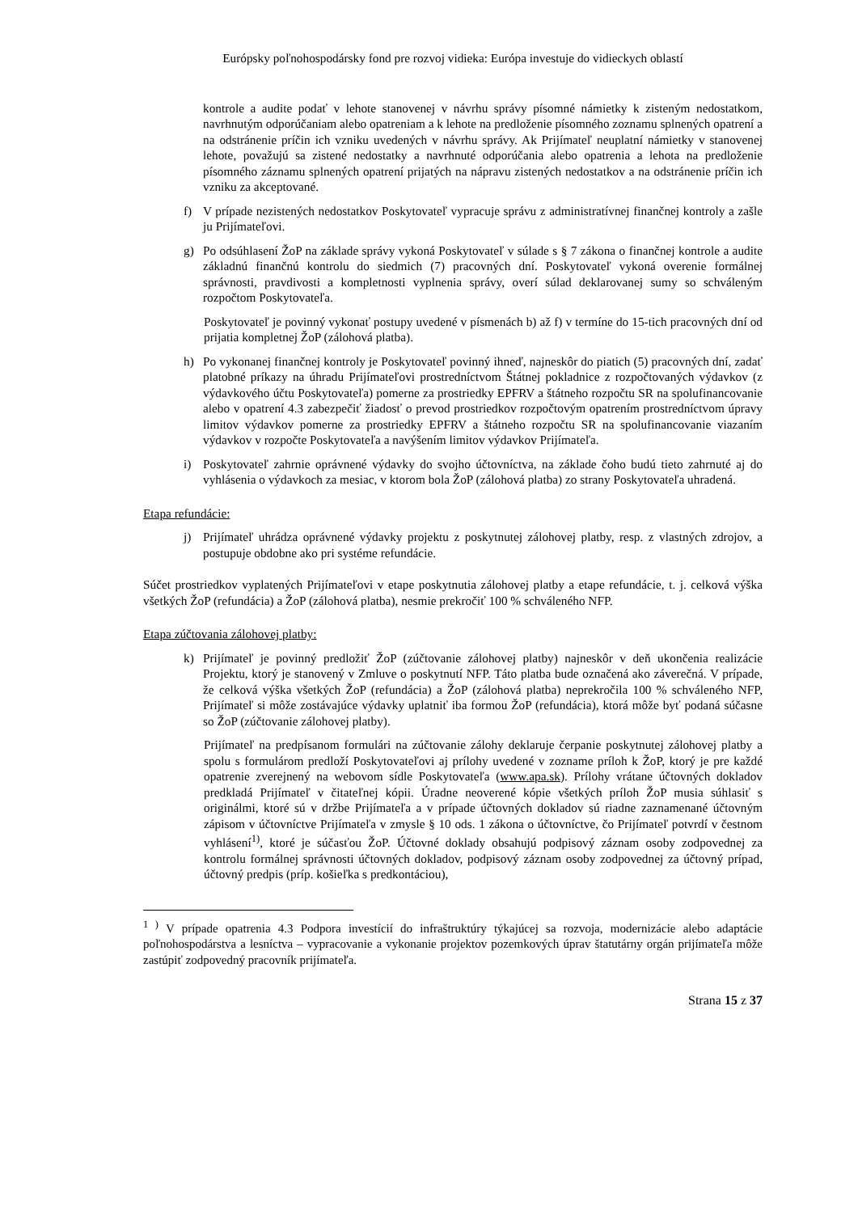Európsky poľnohospodársky fond pre rozvoj vidieka: Európa investuje do vidieckych oblastí
kontrole a audite podať v lehote stanovenej v návrhu správy písomné námietky k zisteným nedostatkom, navrhnutým odporúčaniam alebo opatreniam a k lehote na predloženie písomného zoznamu splnených opatrení a na odstránenie príčin ich vzniku uvedených v návrhu správy. Ak Prijímateľ neuplatní námietky v stanovenej lehote, považujú sa zistené nedostatky a navrhnuté odporúčania alebo opatrenia a lehota na predloženie písomného záznamu splnených opatrení prijatých na nápravu zistených nedostatkov a na odstránenie príčin ich vzniku za akceptované.
f) V prípade nezistených nedostatkov Poskytovateľ vypracuje správu z administratívnej finančnej kontroly a zašle ju Prijímateľovi.
g) Po odsúhlasení ŽoP na základe správy vykoná Poskytovateľ v súlade s § 7 zákona o finančnej kontrole a audite základnú finančnú kontrolu do siedmich (7) pracovných dní. Poskytovateľ vykoná overenie formálnej správnosti, pravdivosti a kompletnosti vyplnenia správy, overí súlad deklarovanej sumy so schváleným rozpočtom Poskytovateľa.
Poskytovateľ je povinný vykonať postupy uvedené v písmenách b) až f) v termíne do 15-tich pracovných dní od prijatia kompletnej ŽoP (zálohová platba).
h) Po vykonanej finančnej kontroly je Poskytovateľ povinný ihneď, najneskôr do piatich (5) pracovných dní, zadať platobné príkazy na úhradu Prijímateľovi prostredníctvom Štátnej pokladnice z rozpočtovaných výdavkov (z výdavkového účtu Poskytovateľa) pomerne za prostriedky EPFRV a štátneho rozpočtu SR na spolufinancovanie alebo v opatrení 4.3 zabezpečiť žiadosť o prevod prostriedkov rozpočtovým opatrením prostredníctvom úpravy limitov výdavkov pomerne za prostriedky EPFRV a štátneho rozpočtu SR na spolufinancovanie viazaním výdavkov v rozpočte Poskytovateľa a navýšením limitov výdavkov Prijímateľa.
i) Poskytovateľ zahrnie oprávnené výdavky do svojho účtovníctva, na základe čoho budú tieto zahrnuté aj do vyhlásenia o výdavkoch za mesiac, v ktorom bola ŽoP (zálohová platba) zo strany Poskytovateľa uhradená.
Etapa refundácie:
j) Prijímateľ uhrádza oprávnené výdavky projektu z poskytnutej zálohovej platby, resp. z vlastných zdrojov, a postupuje obdobne ako pri systéme refundácie.
Súčet prostriedkov vyplatených Prijímateľovi v etape poskytnutia zálohovej platby a etape refundácie, t. j. celková výška všetkých ŽoP (refundácia) a ŽoP (zálohová platba), nesmie prekročiť 100 % schváleného NFP.
Etapa zúčtovania zálohovej platby:
k) Prijímateľ je povinný predložiť ŽoP (zúčtovanie zálohovej platby) najneskôr v deň ukončenia realizácie Projektu, ktorý je stanovený v Zmluve o poskytnutí NFP. Táto platba bude označená ako záverečná. V prípade, že celková výška všetkých ŽoP (refundácia) a ŽoP (zálohová platba) neprekročila 100 % schváleného NFP, Prijímateľ si môže zostávajúce výdavky uplatniť iba formou ŽoP (refundácia), ktorá môže byť podaná súčasne so ŽoP (zúčtovanie zálohovej platby).
Prijímateľ na predpísanom formulári na zúčtovanie zálohy deklaruje čerpanie poskytnutej zálohovej platby a spolu s formulárom predloží Poskytovateľovi aj prílohy uvedené v zozname príloh k ŽoP, ktorý je pre každé opatrenie zverejnený na webovom sídle Poskytovateľa (www.apa.sk). Prílohy vrátane účtovných dokladov predkladá Prijímateľ v čitateľnej kópii. Úradne neoverené kópie všetkých príloh ŽoP musia súhlasiť s originálmi, ktoré sú v držbe Prijímateľa a v prípade účtovných dokladov sú riadne zaznamenané účtovným zápisom v účtovníctve Prijímateľa v zmysle § 10 ods. 1 zákona o účtovníctve, čo Prijímateľ potvrdí v čestnom vyhlásení<sup>1)</sup>, ktoré je súčasťou ŽoP. Účtovné doklady obsahujú podpisový záznam osoby zodpovednej za kontrolu formálnej správnosti účtovných dokladov, podpisový záznam osoby zodpovednej za účtovný prípad, účtovný predpis (príp. košieľka s predkontáciou),
<sup>1 )</sup> V prípade opatrenia 4.3 Podpora investícií do infraštruktúry týkajúcej sa rozvoja, modernizácie alebo adaptácie poľnohospodárstva a lesníctva – vypracovanie a vykonanie projektov pozemkových úprav štatutárny orgán prijímateľa môže zastúpiť zodpovedný pracovník prijímateľa.
Strana 15 z 37